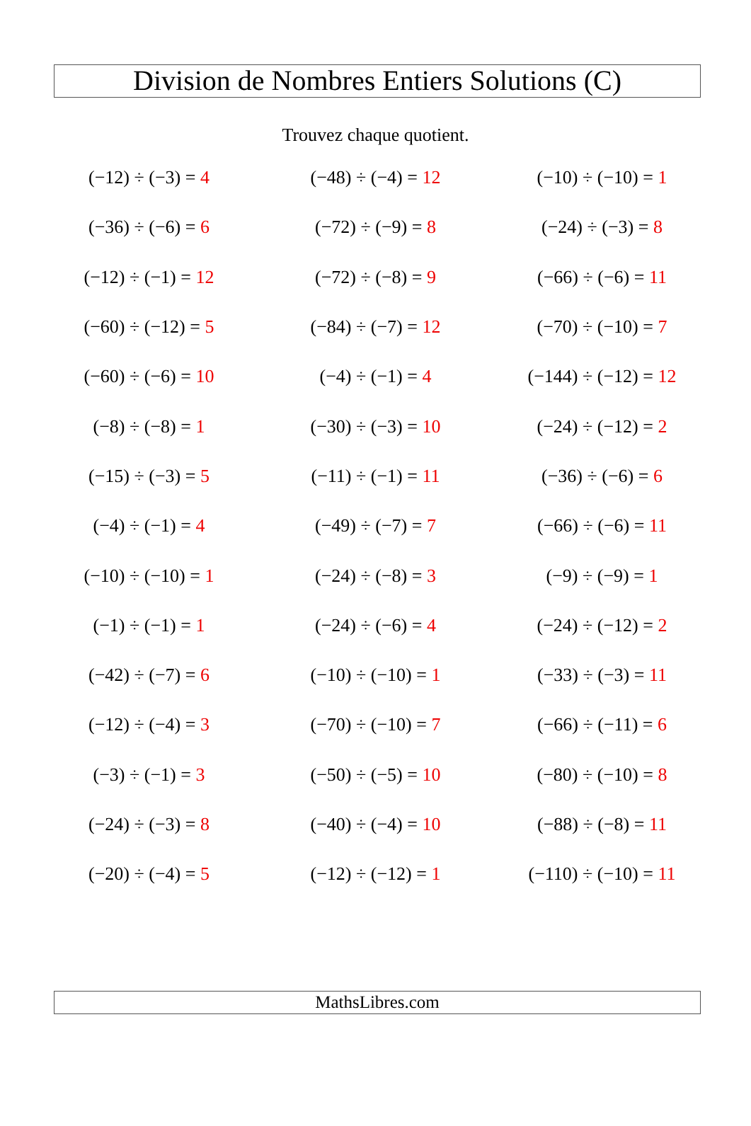Division de Nombres Entiers Solutions (C)
Trouvez chaque quotient.
| (−12) ÷ (−3) = 4 | (−48) ÷ (−4) = 12 | (−10) ÷ (−10) = 1 |
| (−36) ÷ (−6) = 6 | (−72) ÷ (−9) = 8 | (−24) ÷ (−3) = 8 |
| (−12) ÷ (−1) = 12 | (−72) ÷ (−8) = 9 | (−66) ÷ (−6) = 11 |
| (−60) ÷ (−12) = 5 | (−84) ÷ (−7) = 12 | (−70) ÷ (−10) = 7 |
| (−60) ÷ (−6) = 10 | (−4) ÷ (−1) = 4 | (−144) ÷ (−12) = 12 |
| (−8) ÷ (−8) = 1 | (−30) ÷ (−3) = 10 | (−24) ÷ (−12) = 2 |
| (−15) ÷ (−3) = 5 | (−11) ÷ (−1) = 11 | (−36) ÷ (−6) = 6 |
| (−4) ÷ (−1) = 4 | (−49) ÷ (−7) = 7 | (−66) ÷ (−6) = 11 |
| (−10) ÷ (−10) = 1 | (−24) ÷ (−8) = 3 | (−9) ÷ (−9) = 1 |
| (−1) ÷ (−1) = 1 | (−24) ÷ (−6) = 4 | (−24) ÷ (−12) = 2 |
| (−42) ÷ (−7) = 6 | (−10) ÷ (−10) = 1 | (−33) ÷ (−3) = 11 |
| (−12) ÷ (−4) = 3 | (−70) ÷ (−10) = 7 | (−66) ÷ (−11) = 6 |
| (−3) ÷ (−1) = 3 | (−50) ÷ (−5) = 10 | (−80) ÷ (−10) = 8 |
| (−24) ÷ (−3) = 8 | (−40) ÷ (−4) = 10 | (−88) ÷ (−8) = 11 |
| (−20) ÷ (−4) = 5 | (−12) ÷ (−12) = 1 | (−110) ÷ (−10) = 11 |
MathsLibres.com